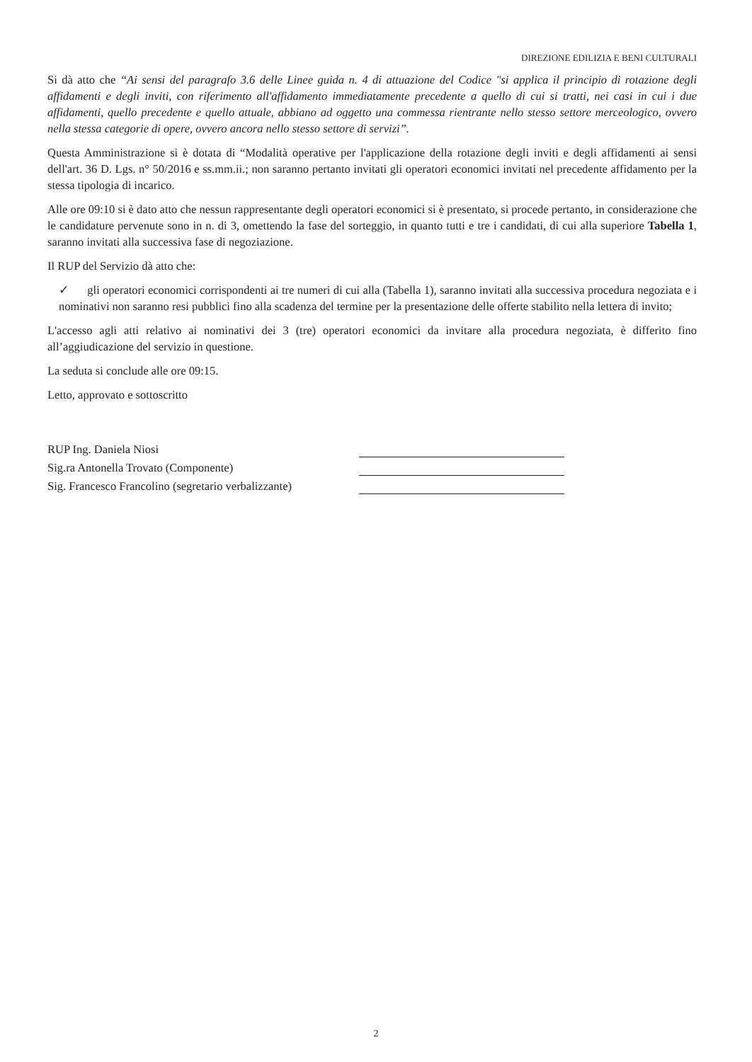DIREZIONE EDILIZIA E BENI CULTURALI
Si dà atto che “Ai sensi del paragrafo 3.6 delle Linee guida n. 4 di attuazione del Codice "si applica il principio di rotazione degli affidamenti e degli inviti, con riferimento all'affidamento immediatamente precedente a quello di cui si tratti, nei casi in cui i due affidamenti, quello precedente e quello attuale, abbiano ad oggetto una commessa rientrante nello stesso settore merceologico, ovvero nella stessa categorie di opere, ovvero ancora nello stesso settore di servizi”.
Questa Amministrazione si è dotata di “Modalità operative per l'applicazione della rotazione degli inviti e degli affidamenti ai sensi dell'art. 36 D. Lgs. n° 50/2016 e ss.mm.ii.; non saranno pertanto invitati gli operatori economici invitati nel precedente affidamento per la stessa tipologia di incarico.
Alle ore 09:10 si è dato atto che nessun rappresentante degli operatori economici si è presentato, si procede pertanto, in considerazione che le candidature pervenute sono in n. di 3, omettendo la fase del sorteggio, in quanto tutti e tre i candidati, di cui alla superiore Tabella 1, saranno invitati alla successiva fase di negoziazione.
Il RUP del Servizio dà atto che:
✓ gli operatori economici corrispondenti ai tre numeri di cui alla (Tabella 1), saranno invitati alla successiva procedura negoziata e i nominativi non saranno resi pubblici fino alla scadenza del termine per la presentazione delle offerte stabilito nella lettera di invito;
L'accesso agli atti relativo ai nominativi dei 3 (tre) operatori economici da invitare alla procedura negoziata, è differito fino all’aggiudicazione del servizio in questione.
La seduta si conclude alle ore 09:15.
Letto, approvato e sottoscritto
RUP Ing. Daniela Niosi
Sig.ra Antonella Trovato (Componente)
Sig. Francesco Francolino (segretario verbalizzante)
2